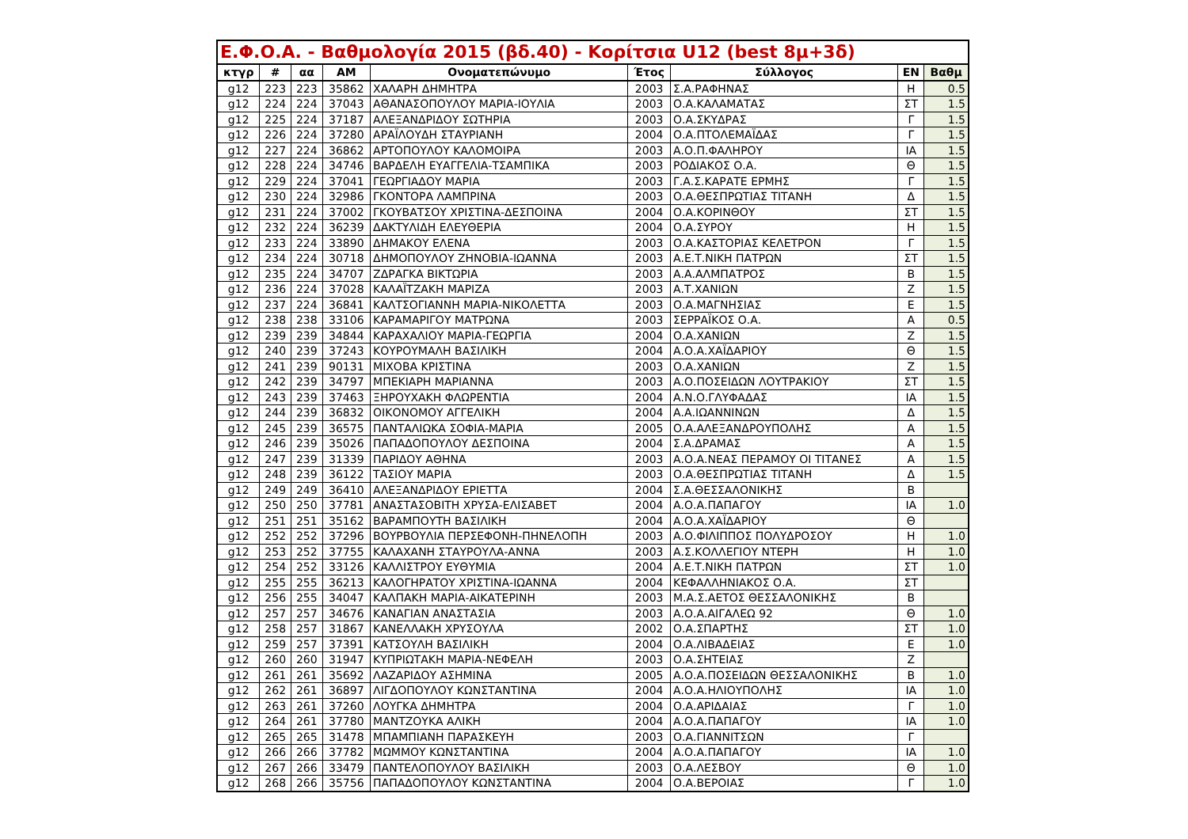| Ε.Φ.Ο.Α. - Βαθμολογία 2015 (βδ.40) - Κορίτσια U12 (best 8μ+3δ) | | | | | | | | |
| --- | --- | --- | --- | --- | --- | --- | --- | --- |
| κτγρ | # | αα | ΑΜ | Ονοματεπώνυμο | Έτος | Σύλλογος | ΕΝ | Βαθμ |
| g12 | 223 | 223 | 35862 | ΧΑΛΑΡΗ ΔΗΜΗΤΡΑ | 2003 | Σ.Α.ΡΑΦΗΝΑΣ | Η | 0.5 |
| g12 | 224 | 224 | 37043 | ΑΘΑΝΑΣΟΠΟΥΛΟΥ ΜΑΡΙΑ-ΙΟΥΛΙΑ | 2003 | Ο.Α.ΚΑΛΑΜΑΤΑΣ | ΣΤ | 1.5 |
| g12 | 225 | 224 | 37187 | ΑΛΕΞΑΝΔΡΙΔΟΥ ΣΩΤΗΡΙΑ | 2003 | Ο.Α.ΣΚΥΔΡΑΣ | Γ | 1.5 |
| g12 | 226 | 224 | 37280 | ΑΡΑΪΛΟΥΔΗ ΣΤΑΥΡΙΑΝΗ | 2004 | Ο.Α.ΠΤΟΛΕΜΑΪΔΑΣ | Γ | 1.5 |
| g12 | 227 | 224 | 36862 | ΑΡΤΟΠΟΥΛΟΥ ΚΑΛΟΜΟΙΡΑ | 2003 | Α.Ο.Π.ΦΑΛΗΡΟΥ | ΙΑ | 1.5 |
| g12 | 228 | 224 | 34746 | ΒΑΡΔΕΛΗ ΕΥΑΓΓΕΛΙΑ-ΤΣΑΜΠΙΚΑ | 2003 | ΡΟΔΙΑΚΟΣ Ο.Α. | Θ | 1.5 |
| g12 | 229 | 224 | 37041 | ΓΕΩΡΓΙΑΔΟΥ ΜΑΡΙΑ | 2003 | Γ.Α.Σ.ΚΑΡΑΤΕ ΕΡΜΗΣ | Γ | 1.5 |
| g12 | 230 | 224 | 32986 | ΓΚΟΝΤΟΡΑ ΛΑΜΠΡΙΝΑ | 2003 | Ο.Α.ΘΕΣΠΡΩΤΙΑΣ ΤΙΤΑΝΗ | Δ | 1.5 |
| g12 | 231 | 224 | 37002 | ΓΚΟΥΒΑΤΣΟΥ ΧΡΙΣΤΙΝΑ-ΔΕΣΠΟΙΝΑ | 2004 | Ο.Α.ΚΟΡΙΝΘΟΥ | ΣΤ | 1.5 |
| g12 | 232 | 224 | 36239 | ΔΑΚΤΥΛΙΔΗ ΕΛΕΥΘΕΡΙΑ | 2004 | Ο.Α.ΣΥΡΟΥ | Η | 1.5 |
| g12 | 233 | 224 | 33890 | ΔΗΜΑΚΟΥ ΕΛΕΝΑ | 2003 | Ο.Α.ΚΑΣΤΟΡΙΑΣ ΚΕΛΕΤΡΟΝ | Γ | 1.5 |
| g12 | 234 | 224 | 30718 | ΔΗΜΟΠΟΥΛΟΥ ΖΗΝΟΒΙΑ-ΙΩΑΝΝΑ | 2003 | Α.Ε.Τ.ΝΙΚΗ ΠΑΤΡΩΝ | ΣΤ | 1.5 |
| g12 | 235 | 224 | 34707 | ΖΔΡΑΓΚΑ ΒΙΚΤΩΡΙΑ | 2003 | Α.Α.ΑΛΜΠΑΤΡΟΣ | Β | 1.5 |
| g12 | 236 | 224 | 37028 | ΚΑΛΑΪΤΖΑΚΗ ΜΑΡΙΖΑ | 2003 | Α.Τ.ΧΑΝΙΩΝ | Ζ | 1.5 |
| g12 | 237 | 224 | 36841 | ΚΑΛΤΣΟΓΙΑΝΝΗ ΜΑΡΙΑ-ΝΙΚΟΛΕΤΤΑ | 2003 | Ο.Α.ΜΑΓΝΗΣΙΑΣ | Ε | 1.5 |
| g12 | 238 | 238 | 33106 | ΚΑΡΑΜΑΡΙΓΟΥ ΜΑΤΡΩΝΑ | 2003 | ΣΕΡΡΑΪΚΟΣ Ο.Α. | Α | 0.5 |
| g12 | 239 | 239 | 34844 | ΚΑΡΑΧΑΛΙΟΥ ΜΑΡΙΑ-ΓΕΩΡΓΙΑ | 2004 | Ο.Α.ΧΑΝΙΩΝ | Ζ | 1.5 |
| g12 | 240 | 239 | 37243 | ΚΟΥΡΟΥΜΑΛΗ ΒΑΣΙΛΙΚΗ | 2004 | Α.Ο.Α.ΧΑΪΔΑΡΙΟΥ | Θ | 1.5 |
| g12 | 241 | 239 | 90131 | ΜΙΧΟΒΑ ΚΡΙΣΤΙΝΑ | 2003 | Ο.Α.ΧΑΝΙΩΝ | Ζ | 1.5 |
| g12 | 242 | 239 | 34797 | ΜΠΕΚΙΑΡΗ ΜΑΡΙΑΝΝΑ | 2003 | Α.Ο.ΠΟΣΕΙΔΩΝ ΛΟΥΤΡΑΚΙΟΥ | ΣΤ | 1.5 |
| g12 | 243 | 239 | 37463 | ΞΗΡΟΥΧΑΚΗ ΦΛΩΡΕΝΤΙΑ | 2004 | Α.Ν.Ο.ΓΛΥΦΑΔΑΣ | ΙΑ | 1.5 |
| g12 | 244 | 239 | 36832 | ΟΙΚΟΝΟΜΟΥ ΑΓΓΕΛΙΚΗ | 2004 | Α.Α.ΙΩΑΝΝΙΝΩΝ | Δ | 1.5 |
| g12 | 245 | 239 | 36575 | ΠΑΝΤΑΛΙΩΚΑ ΣΟΦΙΑ-ΜΑΡΙΑ | 2005 | Ο.Α.ΑΛΕΞΑΝΔΡΟΥΠΟΛΗΣ | Α | 1.5 |
| g12 | 246 | 239 | 35026 | ΠΑΠΑΔΟΠΟΥΛΟΥ ΔΕΣΠΟΙΝΑ | 2004 | Σ.Α.ΔΡΑΜΑΣ | Α | 1.5 |
| g12 | 247 | 239 | 31339 | ΠΑΡΙΔΟΥ ΑΘΗΝΑ | 2003 | Α.Ο.Α.ΝΕΑΣ ΠΕΡΑΜΟΥ ΟΙ ΤΙΤΑΝΕΣ | Α | 1.5 |
| g12 | 248 | 239 | 36122 | ΤΑΣΙΟΥ ΜΑΡΙΑ | 2003 | Ο.Α.ΘΕΣΠΡΩΤΙΑΣ ΤΙΤΑΝΗ | Δ | 1.5 |
| g12 | 249 | 249 | 36410 | ΑΛΕΞΑΝΔΡΙΔΟΥ ΕΡΙΕΤΤΑ | 2004 | Σ.Α.ΘΕΣΣΑΛΟΝΙΚΗΣ | Β | |
| g12 | 250 | 250 | 37781 | ΑΝΑΣΤΑΣΟΒΙΤΗ ΧΡΥΣΑ-ΕΛΙΣΑΒΕΤ | 2004 | Α.Ο.Α.ΠΑΠΑΓΟΥ | ΙΑ | 1.0 |
| g12 | 251 | 251 | 35162 | ΒΑΡΑΜΠΟΥΤΗ ΒΑΣΙΛΙΚΗ | 2004 | Α.Ο.Α.ΧΑΪΔΑΡΙΟΥ | Θ | |
| g12 | 252 | 252 | 37296 | ΒΟΥΡΒΟΥΛΙΑ ΠΕΡΣΕΦΟΝΗ-ΠΗΝΕΛΟΠΗ | 2003 | Α.Ο.ΦΙΛΙΠΠΟΣ ΠΟΛΥΔΡΟΣΟΥ | Η | 1.0 |
| g12 | 253 | 252 | 37755 | ΚΑΛΑΧΑΝΗ ΣΤΑΥΡΟΥΛΑ-ΑΝΝΑ | 2003 | Α.Σ.ΚΟΛΛΕΓΙΟΥ ΝΤΕΡΗ | Η | 1.0 |
| g12 | 254 | 252 | 33126 | ΚΑΛΛΙΣΤΡΟΥ ΕΥΘΥΜΙΑ | 2004 | Α.Ε.Τ.ΝΙΚΗ ΠΑΤΡΩΝ | ΣΤ | 1.0 |
| g12 | 255 | 255 | 36213 | ΚΑΛΟΓΗΡΑΤΟΥ ΧΡΙΣΤΙΝΑ-ΙΩΑΝΝΑ | 2004 | ΚΕΦΑΛΛΗΝΙΑΚΟΣ Ο.Α. | ΣΤ | |
| g12 | 256 | 255 | 34047 | ΚΑΛΠΑΚΗ ΜΑΡΙΑ-ΑΙΚΑΤΕΡΙΝΗ | 2003 | Μ.Α.Σ.ΑΕΤΟΣ ΘΕΣΣΑΛΟΝΙΚΗΣ | Β | |
| g12 | 257 | 257 | 34676 | ΚΑΝΑΓΙΑΝ ΑΝΑΣΤΑΣΙΑ | 2003 | Α.Ο.Α.ΑΙΓΑΛΕΩ 92 | Θ | 1.0 |
| g12 | 258 | 257 | 31867 | ΚΑΝΕΛΛΑΚΗ ΧΡΥΣΟΥΛΑ | 2002 | Ο.Α.ΣΠΑΡΤΗΣ | ΣΤ | 1.0 |
| g12 | 259 | 257 | 37391 | ΚΑΤΣΟΥΛΗ ΒΑΣΙΛΙΚΗ | 2004 | Ο.Α.ΛΙΒΑΔΕΙΑΣ | Ε | 1.0 |
| g12 | 260 | 260 | 31947 | ΚΥΠΡΙΩΤΑΚΗ ΜΑΡΙΑ-ΝΕΦΕΛΗ | 2003 | Ο.Α.ΣΗΤΕΙΑΣ | Ζ | |
| g12 | 261 | 261 | 35692 | ΛΑΖΑΡΙΔΟΥ ΑΣΗΜΙΝΑ | 2005 | Α.Ο.Α.ΠΟΣΕΙΔΩΝ ΘΕΣΣΑΛΟΝΙΚΗΣ | Β | 1.0 |
| g12 | 262 | 261 | 36897 | ΛΙΓΔΟΠΟΥΛΟΥ ΚΩΝΣΤΑΝΤΙΝΑ | 2004 | Α.Ο.Α.ΗΛΙΟΥΠΟΛΗΣ | ΙΑ | 1.0 |
| g12 | 263 | 261 | 37260 | ΛΟΥΓΚΑ ΔΗΜΗΤΡΑ | 2004 | Ο.Α.ΑΡΙΔΑΙΑΣ | Γ | 1.0 |
| g12 | 264 | 261 | 37780 | ΜΑΝΤΖΟΥΚΑ ΑΛΙΚΗ | 2004 | Α.Ο.Α.ΠΑΠΑΓΟΥ | ΙΑ | 1.0 |
| g12 | 265 | 265 | 31478 | ΜΠΑΜΠΙΑΝΗ ΠΑΡΑΣΚΕΥΗ | 2003 | Ο.Α.ΓΙΑΝΝΙΤΣΩΝ | Γ | |
| g12 | 266 | 266 | 37782 | ΜΩΜΜΟΥ ΚΩΝΣΤΑΝΤΙΝΑ | 2004 | Α.Ο.Α.ΠΑΠΑΓΟΥ | ΙΑ | 1.0 |
| g12 | 267 | 266 | 33479 | ΠΑΝΤΕΛΟΠΟΥΛΟΥ ΒΑΣΙΛΙΚΗ | 2003 | Ο.Α.ΛΕΣΒΟΥ | Θ | 1.0 |
| g12 | 268 | 266 | 35756 | ΠΑΠΑΔΟΠΟΥΛΟΥ ΚΩΝΣΤΑΝΤΙΝΑ | 2004 | Ο.Α.ΒΕΡΟΙΑΣ | Γ | 1.0 |